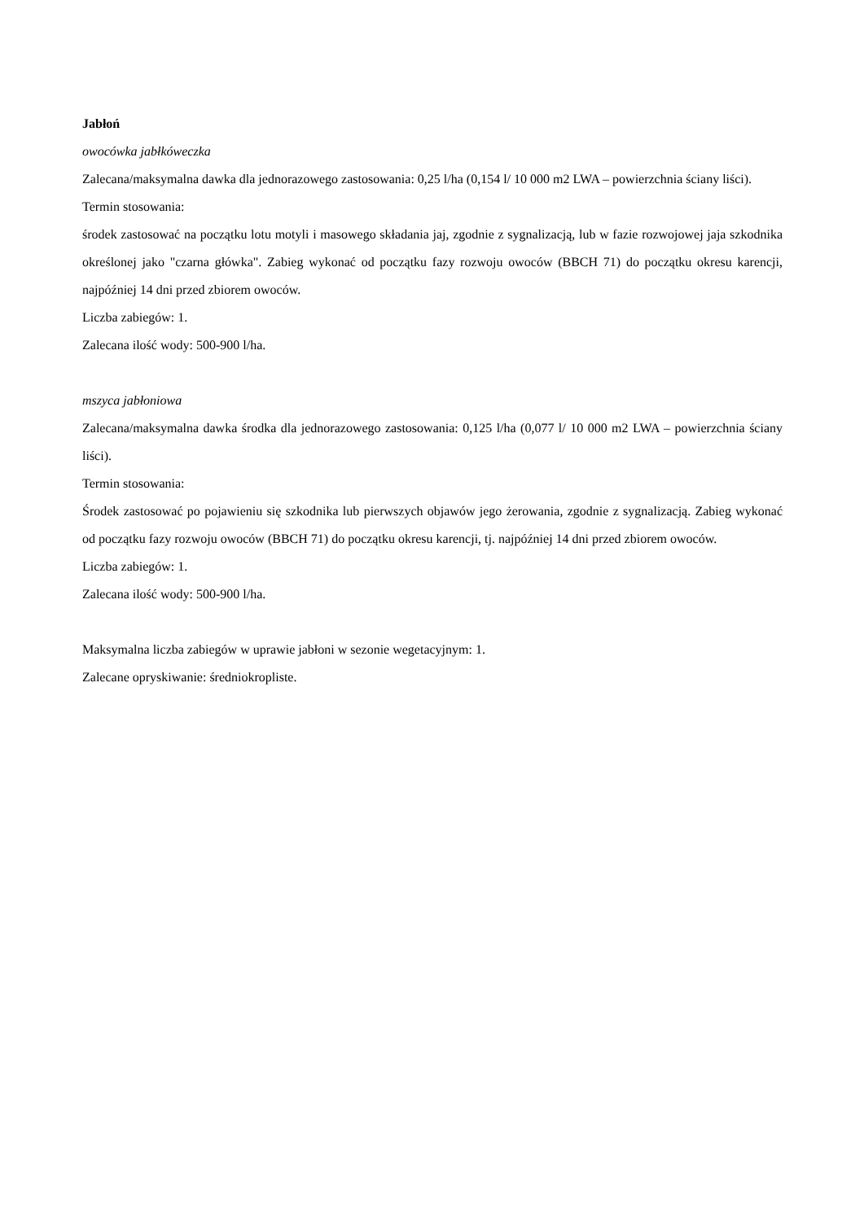Jabłoń
owocówka jabłkóweczka
Zalecana/maksymalna dawka dla jednorazowego zastosowania: 0,25 l/ha (0,154 l/ 10 000 m2 LWA – powierzchnia ściany liści).
Termin stosowania:
środek zastosować na początku lotu motyli i masowego składania jaj, zgodnie z sygnalizacją, lub w fazie rozwojowej jaja szkodnika określonej jako "czarna główka". Zabieg wykonać od początku fazy rozwoju owoców (BBCH 71) do początku okresu karencji, najpóźniej 14 dni przed zbiorem owoców.
Liczba zabiegów: 1.
Zalecana ilość wody: 500-900 l/ha.
mszyca jabłoniowa
Zalecana/maksymalna dawka środka dla jednorazowego zastosowania: 0,125 l/ha (0,077 l/ 10 000 m2 LWA – powierzchnia ściany liści).
Termin stosowania:
Środek zastosować po pojawieniu się szkodnika lub pierwszych objawów jego żerowania, zgodnie z sygnalizacją. Zabieg wykonać od początku fazy rozwoju owoców (BBCH 71) do początku okresu karencji, tj. najpóźniej 14 dni przed zbiorem owoców.
Liczba zabiegów: 1.
Zalecana ilość wody: 500-900 l/ha.
Maksymalna liczba zabiegów w uprawie jabłoni w sezonie wegetacyjnym: 1.
Zalecane opryskiwanie: średniokropliste.